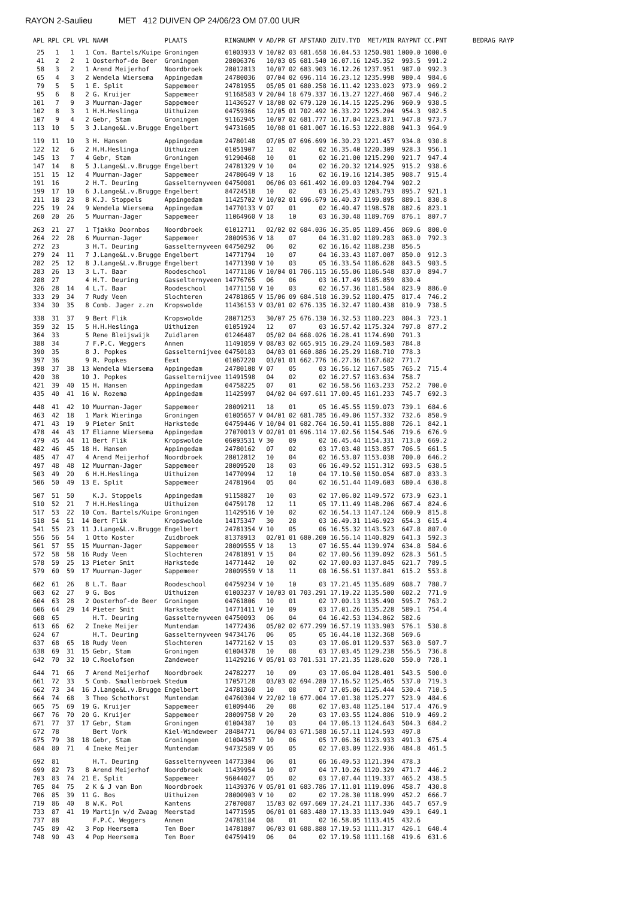RAYON 2-Saulieu MET 412 DUIVEN OP 24/06/23 OM 07.00 UUR
| APL | RPL | CPL | VPL | NAAM | PLAATS | RINGNUMM | V | AD/PR | GT | AFSTAND | ZUIV.TYD | MET/MIN | RAYPNT | CC.PNT | BEDRAG | RAYP |
| --- | --- | --- | --- | --- | --- | --- | --- | --- | --- | --- | --- | --- | --- | --- | --- | --- |
| 25 | 1 | 1 | 1 | Com. Bartels/Kuipe | Groningen | 01003933 | V | 10/02 | 03 | 681.658 | 16.04.53 | 1250.981 | 1000.0 | 1000.0 | | |
| 41 | 2 | 2 | 1 | Oosterhof-de Beer | Groningen | 28006376 | | 10/03 | 05 | 681.540 | 16.07.16 | 1245.352 | 993.5 | 991.2 | | |
| 58 | 3 | 2 | 1 | Arend Meijerhof | Noordbroek | 28012813 | | 10/07 | 02 | 683.903 | 16.12.26 | 1237.951 | 987.0 | 992.3 | | |
| 65 | 4 | 3 | 2 | Wendela Wiersema | Appingedam | 24780036 | | 07/04 | 02 | 696.114 | 16.23.12 | 1235.998 | 980.4 | 984.6 | | |
| 79 | 5 | 5 | 1 | E. Split | Sappemeer | 24781955 | | 05/05 | 01 | 680.258 | 16.11.42 | 1233.023 | 973.9 | 969.2 | | |
| 95 | 6 | 8 | 2 | G. Kruijer | Sappemeer | 91168583 | V | 20/04 | 18 | 679.337 | 16.13.27 | 1227.460 | 967.4 | 946.2 | | |
| 101 | 7 | 9 | 3 | Muurman-Jager | Sappemeer | 11436527 | V | 18/08 | 02 | 679.120 | 16.14.15 | 1225.296 | 960.9 | 938.5 | | |
| 102 | 8 | 3 | 1 | H.H.Heslinga | Uithuizen | 04759366 | | 12/05 | 01 | 702.492 | 16.33.22 | 1225.204 | 954.3 | 982.5 | | |
| 107 | 9 | 4 | 2 | Gebr, Stam | Groningen | 91162945 | | 10/07 | 02 | 681.777 | 16.17.04 | 1223.871 | 947.8 | 973.7 | | |
| 113 | 10 | 5 | 3 | J.Lange&L.v.Brugge | Engelbert | 94731605 | | 10/08 | 01 | 681.007 | 16.16.53 | 1222.888 | 941.3 | 964.9 | | |
| 119 | 11 | 10 | 3 | H. Hansen | Appingedam | 24780148 | | 07/05 | 07 | 696.699 | 16.30.23 | 1221.457 | 934.8 | 930.8 | | |
| 122 | 12 | 6 | 2 | H.H.Heslinga | Uithuizen | 01051907 | | 12 | 02 | 02 | 16.35.40 | 1220.309 | 928.3 | 956.1 | | |
| 145 | 13 | 7 | 4 | Gebr, Stam | Groningen | 91290468 | | 10 | 01 | 02 | 16.21.00 | 1215.290 | 921.7 | 947.4 | | |
| 147 | 14 | 8 | 5 | J.Lange&L.v.Brugge | Engelbert | 24781329 | V | 10 | 04 | 02 | 16.20.32 | 1214.925 | 915.2 | 938.6 | | |
| 151 | 15 | 12 | 4 | Muurman-Jager | Sappemeer | 24780649 | V | 18 | 16 | 02 | 16.19.16 | 1214.305 | 908.7 | 915.4 | | |
| 191 | 16 | | 2 | H.T. Deuring | Gasselternyveen | 04750081 | | 06/06 | 03 | 661.492 | 16.09.03 | 1204.794 | 902.2 | | | |
| 199 | 17 | 10 | 6 | J.Lange&L.v.Brugge | Engelbert | 84724518 | | 10 | 02 | 03 | 16.25.43 | 1203.793 | 895.7 | 921.1 | | |
| 211 | 18 | 23 | 8 | K.J. Stoppels | Appingedam | 11425702 | V | 10/02 | 01 | 696.679 | 16.40.37 | 1199.895 | 889.1 | 830.8 | | |
| 225 | 19 | 24 | 9 | Wendela Wiersema | Appingedam | 14770133 | V | 07 | 01 | 02 | 16.40.47 | 1198.578 | 882.6 | 823.1 | | |
| 260 | 20 | 26 | 5 | Muurman-Jager | Sappemeer | 11064960 | V | 18 | 10 | 03 | 16.30.48 | 1189.769 | 876.1 | 807.7 | | |
| 263 | 21 | 27 | 1 | Tjakko Doornbos | Noordbroek | 01012711 | | 02/02 | 02 | 684.036 | 16.35.05 | 1189.456 | 869.6 | 800.0 | | |
| 264 | 22 | 28 | 6 | Muurman-Jager | Sappemeer | 28009536 | V | 18 | 07 | 04 | 16.31.02 | 1189.283 | 863.0 | 792.3 | | |
| 272 | 23 | | 3 | H.T. Deuring | Gasselternyveen | 04750292 | | 06 | 02 | 02 | 16.16.42 | 1188.238 | 856.5 | | | |
| 279 | 24 | 11 | 7 | J.Lange&L.v.Brugge | Engelbert | 14771794 | | 10 | 07 | 04 | 16.33.43 | 1187.007 | 850.0 | 912.3 | | |
| 282 | 25 | 12 | 8 | J.Lange&L.v.Brugge | Engelbert | 14771390 | V | 10 | 03 | 05 | 16.33.54 | 1186.628 | 843.5 | 903.5 | | |
| 283 | 26 | 13 | 3 | L.T. Baar | Roodeschool | 14771186 | V | 10/04 | 01 | 706.115 | 16.55.06 | 1186.548 | 837.0 | 894.7 | | |
| 288 | 27 | | 4 | H.T. Deuring | Gasselternyveen | 14776765 | | 06 | 06 | 03 | 16.17.49 | 1185.859 | 830.4 | | | |
| 326 | 28 | 14 | 4 | L.T. Baar | Roodeschool | 14771150 | V | 10 | 03 | 02 | 16.57.36 | 1181.584 | 823.9 | 886.0 | | |
| 333 | 29 | 34 | 7 | Rudy Veen | Slochteren | 24781865 | V | 15/06 | 09 | 684.518 | 16.39.52 | 1180.475 | 817.4 | 746.2 | | |
| 334 | 30 | 35 | 8 | Comb. Jager z.zn | Kropswolde | 11436153 | V | 03/01 | 02 | 676.135 | 16.32.47 | 1180.438 | 810.9 | 738.5 | | |
| 338 | 31 | 37 | 9 | Bert Flik | Kropswolde | 28071253 | | 30/07 | 25 | 676.130 | 16.32.53 | 1180.223 | 804.3 | 723.1 | | |
| 359 | 32 | 15 | 5 | H.H.Heslinga | Uithuizen | 01051924 | | 12 | 07 | 03 | 16.57.42 | 1175.324 | 797.8 | 877.2 | | |
| 364 | 33 | | 5 | Rene Bleijswijk | Zuidlaren | 01246487 | | 05/02 | 04 | 668.026 | 16.28.41 | 1174.690 | 791.3 | | | |
| 388 | 34 | | 7 | F.P.C. Weggers | Annen | 11491059 | V | 08/03 | 02 | 665.915 | 16.29.24 | 1169.503 | 784.8 | | | |
| 390 | 35 | | 8 | J. Popkes | Gasselternijvee | 04750183 | | 04/03 | 01 | 660.886 | 16.25.29 | 1168.710 | 778.3 | | | |
| 397 | 36 | | 9 | R. Popkes | Eext | 01067220 | | 03/01 | 01 | 662.776 | 16.27.36 | 1167.682 | 771.7 | | | |
| 398 | 37 | 38 | 13 | Wendela Wiersema | Appingedam | 24780108 | V | 07 | 05 | 03 | 16.56.12 | 1167.585 | 765.2 | 715.4 | | |
| 420 | 38 | | 10 | J. Popkes | Gasselternijvee | 11491598 | | 04 | 02 | 02 | 16.27.57 | 1163.634 | 758.7 | | | |
| 421 | 39 | 40 | 15 | H. Hansen | Appingedam | 04758225 | | 07 | 01 | 02 | 16.58.56 | 1163.233 | 752.2 | 700.0 | | |
| 435 | 40 | 41 | 16 | W. Rozema | Appingedam | 11425997 | | 04/02 | 04 | 697.611 | 17.00.45 | 1161.233 | 745.7 | 692.3 | | |
| 448 | 41 | 42 | 10 | Muurman-Jager | Sappemeer | 28009211 | | 18 | 01 | 05 | 16.45.55 | 1159.073 | 739.1 | 684.6 | | |
| 463 | 42 | 18 | 1 | Mark Wieringa | Groningen | 01005657 | V | 04/01 | 02 | 681.785 | 16.49.06 | 1157.332 | 732.6 | 850.9 | | |
| 471 | 43 | 19 | 9 | Pieter Smit | Harkstede | 04759446 | V | 10/04 | 01 | 682.764 | 16.50.41 | 1155.888 | 726.1 | 842.1 | | |
| 478 | 44 | 43 | 17 | Elianne Wiersema | Appingedam | 27070013 | V | 02/01 | 01 | 696.114 | 17.02.56 | 1154.546 | 719.6 | 676.9 | | |
| 479 | 45 | 44 | 11 | Bert Flik | Kropswolde | 06093531 | V | 30 | 09 | 02 | 16.45.44 | 1154.331 | 713.0 | 669.2 | | |
| 482 | 46 | 45 | 18 | H. Hansen | Appingedam | 24780162 | | 07 | 02 | 03 | 17.03.48 | 1153.857 | 706.5 | 661.5 | | |
| 485 | 47 | 47 | 4 | Arend Meijerhof | Noordbroek | 28012812 | | 10 | 04 | 02 | 16.53.07 | 1153.038 | 700.0 | 646.2 | | |
| 497 | 48 | 48 | 12 | Muurman-Jager | Sappemeer | 28009520 | | 18 | 03 | 06 | 16.49.52 | 1151.312 | 693.5 | 638.5 | | |
| 503 | 49 | 20 | 6 | H.H.Heslinga | Uithuizen | 14770994 | | 12 | 10 | 04 | 17.10.50 | 1150.054 | 687.0 | 833.3 | | |
| 506 | 50 | 49 | 13 | E. Split | Sappemeer | 24781964 | | 05 | 04 | 02 | 16.51.44 | 1149.603 | 680.4 | 630.8 | | |
| 507 | 51 | 50 | | K.J. Stoppels | Appingedam | 91158827 | | 10 | 03 | 02 | 17.06.02 | 1149.572 | 673.9 | 623.1 | | |
| 510 | 52 | 21 | 7 | H.H.Heslinga | Uithuizen | 04759178 | | 12 | 11 | 05 | 17.11.49 | 1148.206 | 667.4 | 824.6 | | |
| 517 | 53 | 22 | 10 | Com. Bartels/Kuipe | Groningen | 11429516 | V | 10 | 02 | 02 | 16.54.13 | 1147.124 | 660.9 | 815.8 | | |
| 518 | 54 | 51 | 14 | Bert Flik | Kropswolde | 14175347 | | 30 | 28 | 03 | 16.49.31 | 1146.923 | 654.3 | 615.4 | | |
| 541 | 55 | 23 | 11 | J.Lange&L.v.Brugge | Engelbert | 24781354 | V | 10 | 05 | 06 | 16.55.32 | 1143.523 | 647.8 | 807.0 | | |
| 556 | 56 | 54 | 1 | Otto Koster | Zuidbroek | 81378913 | | 02/01 | 01 | 680.200 | 16.56.14 | 1140.829 | 641.3 | 592.3 | | |
| 561 | 57 | 55 | 15 | Muurman-Jager | Sappemeer | 28009555 | V | 18 | 13 | 07 | 16.55.44 | 1139.974 | 634.8 | 584.6 | | |
| 572 | 58 | 58 | 16 | Rudy Veen | Slochteren | 24781891 | V | 15 | 04 | 02 | 17.00.56 | 1139.092 | 628.3 | 561.5 | | |
| 578 | 59 | 25 | 13 | Pieter Smit | Harkstede | 14771442 | | 10 | 02 | 02 | 17.00.03 | 1137.845 | 621.7 | 789.5 | | |
| 579 | 60 | 59 | 17 | Muurman-Jager | Sappemeer | 28009559 | V | 18 | 11 | 08 | 16.56.51 | 1137.841 | 615.2 | 553.8 | | |
| 602 | 61 | 26 | 8 | L.T. Baar | Roodeschool | 04759234 | V | 10 | 10 | 03 | 17.21.45 | 1135.689 | 608.7 | 780.7 | | |
| 603 | 62 | 27 | 9 | G. Bos | Uithuizen | 01003237 | V | 10/03 | 01 | 703.291 | 17.19.22 | 1135.500 | 602.2 | 771.9 | | |
| 604 | 63 | 28 | 2 | Oosterhof-de Beer | Groningen | 04761806 | | 10 | 01 | 02 | 17.00.13 | 1135.490 | 595.7 | 763.2 | | |
| 606 | 64 | 29 | 14 | Pieter Smit | Harkstede | 14771411 | V | 10 | 09 | 03 | 17.01.26 | 1135.228 | 589.1 | 754.4 | | |
| 608 | 65 | | | H.T. Deuring | Gasselternyveen | 04750093 | | 06 | 04 | 04 | 16.42.53 | 1134.862 | 582.6 | | | |
| 613 | 66 | 62 | 2 | Ineke Meijer | Muntendam | 14772436 | | 05/02 | 02 | 677.299 | 16.57.19 | 1133.903 | 576.1 | 530.8 | | |
| 624 | 67 | | | H.T. Deuring | Gasselternyveen | 94734176 | | 06 | 05 | 05 | 16.44.10 | 1132.368 | 569.6 | | | |
| 637 | 68 | 65 | 18 | Rudy Veen | Slochteren | 14772162 | V | 15 | 03 | 03 | 17.06.01 | 1129.537 | 563.0 | 507.7 | | |
| 638 | 69 | 31 | 15 | Gebr, Stam | Groningen | 01004378 | | 10 | 08 | 03 | 17.03.45 | 1129.238 | 556.5 | 736.8 | | |
| 642 | 70 | 32 | 10 | C.Roelofsen | Zandeweer | 11429216 | V | 05/01 | 03 | 701.531 | 17.21.35 | 1128.620 | 550.0 | 728.1 | | |
| 644 | 71 | 66 | 7 | Arend Meijerhof | Noordbroek | 24782277 | | 10 | 09 | 03 | 17.06.04 | 1128.401 | 543.5 | 500.0 | | |
| 661 | 72 | 33 | 5 | Comb. Smallenbroek | Stedum | 17057128 | | 03/03 | 02 | 694.280 | 17.16.52 | 1125.465 | 537.0 | 719.3 | | |
| 662 | 73 | 34 | 16 | J.Lange&L.v.Brugge | Engelbert | 24781360 | | 10 | 08 | 07 | 17.05.06 | 1125.444 | 530.4 | 710.5 | | |
| 664 | 74 | 68 | 3 | Theo Schothorst | Muntendam | 04760304 | V | 22/02 | 10 | 677.004 | 17.01.38 | 1125.277 | 523.9 | 484.6 | | |
| 665 | 75 | 69 | 19 | G. Kruijer | Sappemeer | 01009446 | | 20 | 08 | 02 | 17.03.48 | 1125.104 | 517.4 | 476.9 | | |
| 667 | 76 | 70 | 20 | G. Kruijer | Sappemeer | 28009758 | V | 20 | 20 | 03 | 17.03.55 | 1124.886 | 510.9 | 469.2 | | |
| 671 | 77 | 37 | 17 | Gebr, Stam | Groningen | 01004387 | | 10 | 03 | 04 | 17.06.13 | 1124.643 | 504.3 | 684.2 | | |
| 672 | 78 | | | Bert Vork | Kiel-Windeweer | 28484771 | | 06/04 | 03 | 671.588 | 16.57.11 | 1124.593 | 497.8 | | | |
| 675 | 79 | 38 | 18 | Gebr, Stam | Groningen | 01004357 | | 10 | 06 | 05 | 17.06.36 | 1123.933 | 491.3 | 675.4 | | |
| 684 | 80 | 71 | 4 | Ineke Meijer | Muntendam | 94732589 | V | 05 | 05 | 02 | 17.03.09 | 1122.936 | 484.8 | 461.5 | | |
| 692 | 81 | | | H.T. Deuring | Gasselternyveen | 14773304 | | 06 | 01 | 06 | 16.49.53 | 1121.394 | 478.3 | | | |
| 699 | 82 | 73 | 8 | Arend Meijerhof | Noordbroek | 11439954 | | 10 | 07 | 04 | 17.10.26 | 1120.329 | 471.7 | 446.2 | | |
| 703 | 83 | 74 | 21 | E. Split | Sappemeer | 96044027 | | 05 | 02 | 03 | 17.07.44 | 1119.337 | 465.2 | 438.5 | | |
| 705 | 84 | 75 | 2 | K & J van Bon | Noordbroek | 11439376 | V | 05/01 | 01 | 683.786 | 17.11.01 | 1119.096 | 458.7 | 430.8 | | |
| 706 | 85 | 39 | 11 | G. Bos | Uithuizen | 28000903 | V | 10 | 02 | 02 | 17.28.30 | 1118.999 | 452.2 | 666.7 | | |
| 719 | 86 | 40 | 8 | W.K. Pol | Kantens | 27070087 | | 15/03 | 02 | 697.609 | 17.24.21 | 1117.336 | 445.7 | 657.9 | | |
| 733 | 87 | 41 | 19 | Martijn v/d Zwaag | Meerstad | 14771595 | | 06/01 | 01 | 683.480 | 17.13.33 | 1113.949 | 439.1 | 649.1 | | |
| 737 | 88 | | | F.P.C. Weggers | Annen | 24783184 | | 08 | 01 | 02 | 16.58.05 | 1113.415 | 432.6 | | | |
| 745 | 89 | 42 | 3 | Pop Heersema | Ten Boer | 14781807 | | 06/03 | 01 | 688.888 | 17.19.53 | 1111.317 | 426.1 | 640.4 | | |
| 748 | 90 | 43 | 4 | Pop Heersema | Ten Boer | 04759419 | | 06 | 04 | 02 | 17.19.58 | 1111.168 | 419.6 | 631.6 | | |